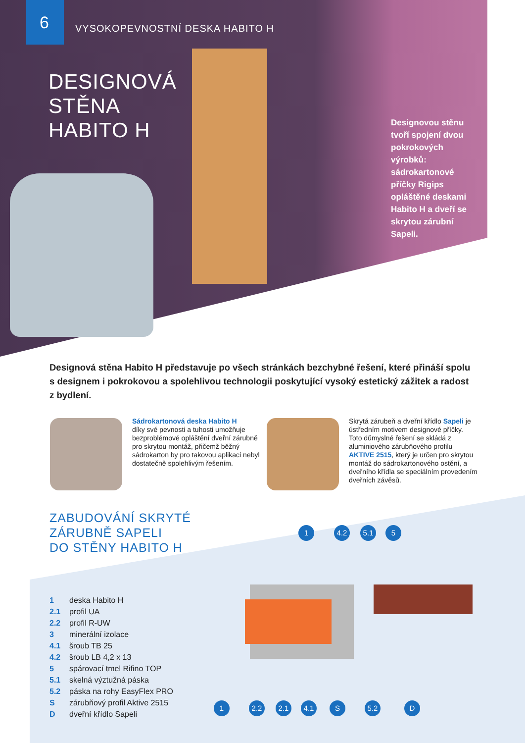6 VYSOKOPEVNOSTNÍ DESKA HABITO H
DESIGNOVÁ
STĚNA
HABITO H
Designovou stěnu tvoří spojení dvou pokrokových výrobků: sádrokartonové příčky Rigips opláštěné deskami Habito H a dveří se skrytou zárubní Sapeli.
Designová stěna Habito H představuje po všech stránkách bezchybné řešení, které přináší spolu s designem i pokrokovou a spolehlivou technologii poskytující vysoký estetický zážitek a radost z bydlení.
Sádrokartonová deska Habito H
díky své pevnosti a tuhosti umožňuje bezproblémové opláštění dveřní zárubně pro skrytou montáž, přičemž běžný sádrokarton by pro takovou aplikaci nebyl dostatečně spolehlivým řešením.
Skrytá zárubeň a dveřní křídlo Sapeli je ústředním motivem designové příčky. Toto důmyslné řešení se skládá z aluminiového zárubňového profilu AKTIVE 2515, který je určen pro skrytou montáž do sádrokartonového ostění, a dveřního křídla se speciálním provedením dveřních závěsů.
ZABUDOVÁNÍ SKRYTÉ
ZÁRUBNĚ SAPELI
DO STĚNY HABITO H
1 deska Habito H
2.1 profil UA
2.2 profil R-UW
3 minerální izolace
4.1 šroub TB 25
4.2 šroub LB 4,2 x 13
5 spárovací tmel Rifino TOP
5.1 skelná výztužná páska
5.2 páska na rohy EasyFlex PRO
Szárubňový profil Aktive 2515
Ddveřní křídlo Sapeli
1 4.2 5.1 5
1 2.2 2.1 4.1 S 5.2 D